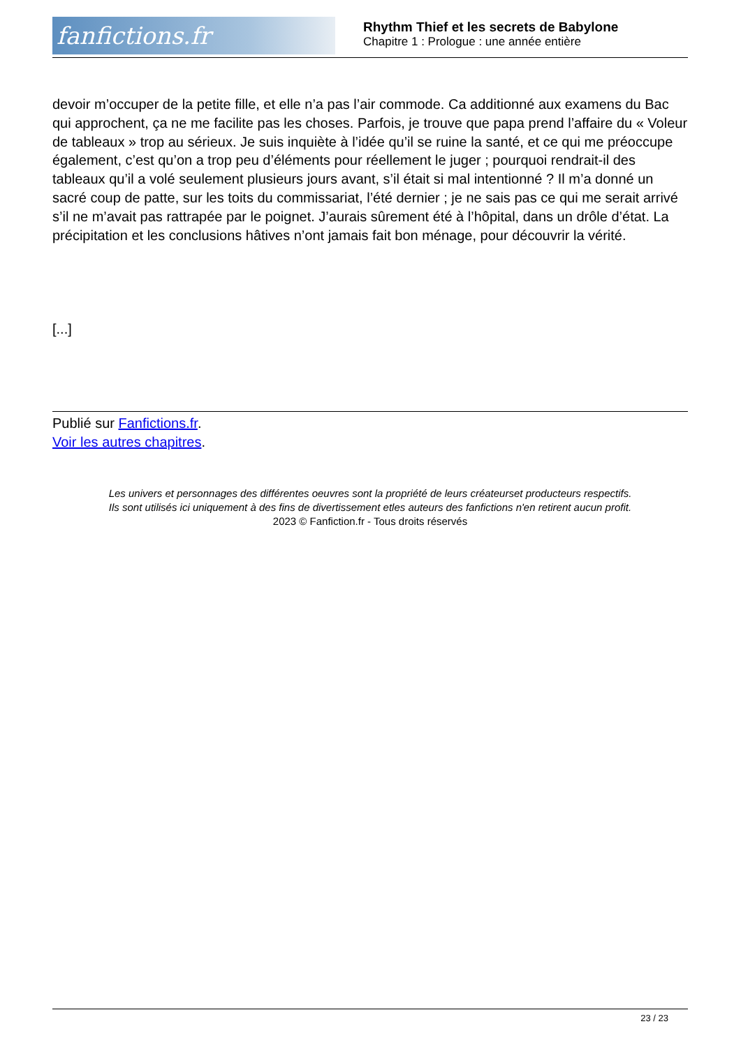fanfictions.fr
Rhythm Thief et les secrets de Babylone
Chapitre 1 : Prologue : une année entière
devoir m’occuper de la petite fille, et elle n’a pas l’air commode. Ca additionné aux examens du Bac qui approchent, ça ne me facilite pas les choses. Parfois, je trouve que papa prend l’affaire du « Voleur de tableaux » trop au sérieux. Je suis inquiète à l’idée qu’il se ruine la santé, et ce qui me préoccupe également, c’est qu’on a trop peu d’éléments pour réellement le juger ; pourquoi rendrait-il des tableaux qu’il a volé seulement plusieurs jours avant, s’il était si mal intentionné ? Il m’a donné un sacré coup de patte, sur les toits du commissariat, l’été dernier ; je ne sais pas ce qui me serait arrivé s’il ne m’avait pas rattrapée par le poignet. J’aurais sûrement été à l’hôpital, dans un drôle d’état. La précipitation et les conclusions hâtives n’ont jamais fait bon ménage, pour découvrir la vérité.
[...]
Publié sur Fanfictions.fr.
Voir les autres chapitres.
Les univers et personnages des différentes oeuvres sont la propriété de leurs créateurset producteurs respectifs.
Ils sont utilisés ici uniquement à des fins de divertissement etles auteurs des fanfictions n'en retirent aucun profit.
2023 © Fanfiction.fr - Tous droits réservés
23 / 23